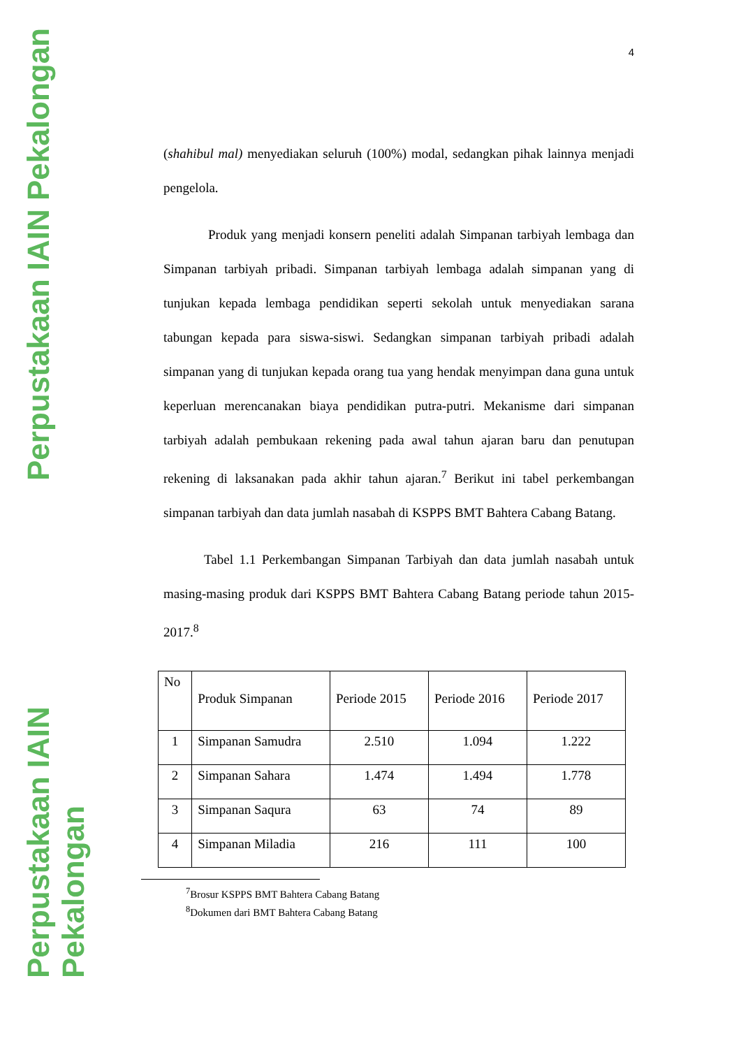Perpustakaan IAIN Pekalongan
Perpustakaan IAIN Pekalongan
4
(shahibul mal) menyediakan seluruh (100%) modal, sedangkan pihak lainnya menjadi pengelola.
Produk yang menjadi konsern peneliti adalah Simpanan tarbiyah lembaga dan Simpanan tarbiyah pribadi. Simpanan tarbiyah lembaga adalah simpanan yang di tunjukan kepada lembaga pendidikan seperti sekolah untuk menyediakan sarana tabungan kepada para siswa-siswi. Sedangkan simpanan tarbiyah pribadi adalah simpanan yang di tunjukan kepada orang tua yang hendak menyimpan dana guna untuk keperluan merencanakan biaya pendidikan putra-putri. Mekanisme dari simpanan tarbiyah adalah pembukaan rekening pada awal tahun ajaran baru dan penutupan rekening di laksanakan pada akhir tahun ajaran.<sup>7</sup> Berikut ini tabel perkembangan simpanan tarbiyah dan data jumlah nasabah di KSPPS BMT Bahtera Cabang Batang.
Tabel 1.1 Perkembangan Simpanan Tarbiyah dan data jumlah nasabah untuk masing-masing produk dari KSPPS BMT Bahtera Cabang Batang periode tahun 2015-2017.<sup>8</sup>
| No | Produk Simpanan | Periode 2015 | Periode 2016 | Periode 2017 |
| --- | --- | --- | --- | --- |
| 1 | Simpanan Samudra | 2.510 | 1.094 | 1.222 |
| 2 | Simpanan Sahara | 1.474 | 1.494 | 1.778 |
| 3 | Simpanan Saqura | 63 | 74 | 89 |
| 4 | Simpanan Miladia | 216 | 111 | 100 |
<sup>7</sup> Brosur KSPPS BMT Bahtera Cabang Batang
<sup>8</sup> Dokumen dari BMT Bahtera Cabang Batang